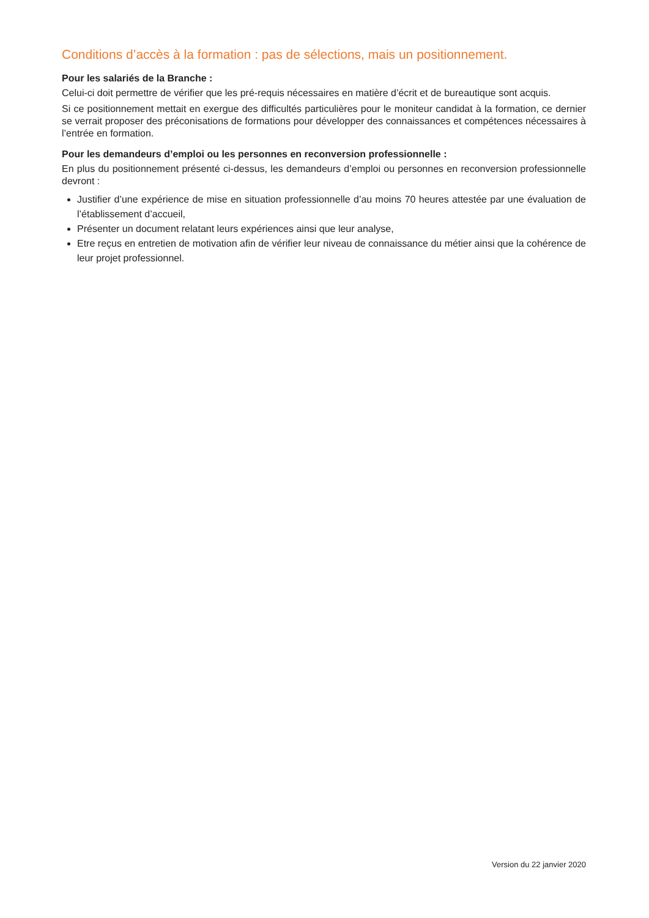Conditions d’accès à la formation : pas de sélections, mais un positionnement.
Pour les salariés de la Branche :
Celui-ci doit permettre de vérifier que les pré-requis nécessaires en matière d’écrit et de bureautique sont acquis.
Si ce positionnement mettait en exergue des difficultés particulières pour le moniteur candidat à la formation, ce dernier se verrait proposer des préconisations de formations pour développer des connaissances et compétences nécessaires à l’entrée en formation.
Pour les demandeurs d’emploi ou les personnes en reconversion professionnelle :
En plus du positionnement présenté ci-dessus, les demandeurs d’emploi ou personnes en reconversion professionnelle devront :
Justifier d’une expérience de mise en situation professionnelle d’au moins 70 heures attestée par une évaluation de l’établissement d’accueil,
Présenter un document relatant leurs expériences ainsi que leur analyse,
Etre reçus en entretien de motivation afin de vérifier leur niveau de connaissance du métier ainsi que la cohérence de leur projet professionnel.
Version du 22 janvier 2020